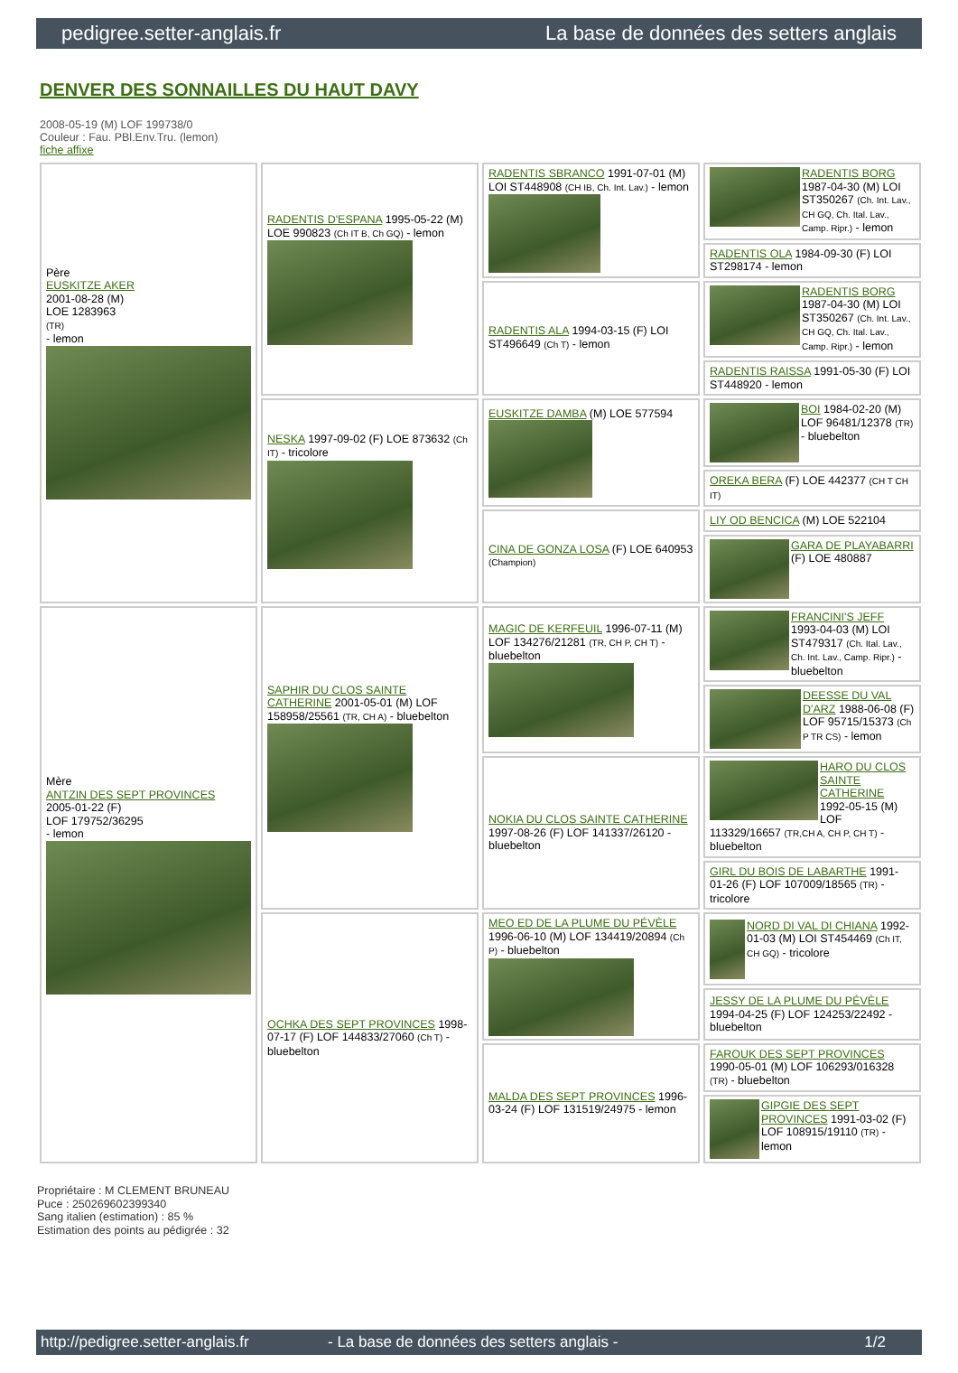pedigree.setter-anglais.fr La base de données des setters anglais
DENVER DES SONNAILLES DU HAUT DAVY
2008-05-19 (M) LOF 199738/0
Couleur : Fau. PBl.Env.Tru. (lemon)
fiche affixe
| Père EUSKITZE AKER 2001-08-28 (M) LOE 1283963 (TR) - lemon | RADENTIS D'ESPANA 1995-05-22 (M) LOE 990823 (Ch IT B, Ch GQ) - lemon | RADENTIS SBRANCO 1991-07-01 (M) LOI ST448908 (CH IB, Ch. Int. Lav.) - lemon | RADENTIS BORG 1987-04-30 (M) LOI ST350267 (Ch. Int. Lav., CH GQ, Ch. Ital. Lav., Camp. Ripr.) - lemon |
| | | | RADENTIS OLA 1984-09-30 (F) LOI ST298174 - lemon |
| | | RADENTIS ALA 1994-03-15 (F) LOI ST496649 (Ch T) - lemon | RADENTIS BORG 1987-04-30 (M) LOI ST350267 (Ch. Int. Lav., CH GQ, Ch. Ital. Lav., Camp. Ripr.) - lemon |
| | | | RADENTIS RAISSA 1991-05-30 (F) LOI ST448920 - lemon |
| | NESKA 1997-09-02 (F) LOE 873632 (Ch IT) - tricolore | EUSKITZE DAMBA (M) LOE 577594 | BOI 1984-02-20 (M) LOF 96481/12378 (TR) - bluebelton |
| | | | OREKA BERA (F) LOE 442377 (CH T CH IT) |
| | | CINA DE GONZA LOSA (F) LOE 640953 (Champion) | LIY OD BENCICA (M) LOE 522104 |
| | | | GARA DE PLAYABARRI (F) LOE 480887 |
| Mère ANTZIN DES SEPT PROVINCES 2005-01-22 (F) LOF 179752/36295 - lemon | SAPHIR DU CLOS SAINTE CATHERINE 2001-05-01 (M) LOF 158958/25561 (TR, CH A) - bluebelton | MAGIC DE KERFEUIL 1996-07-11 (M) LOF 134276/21281 (TR, CH P, CH T) - bluebelton | FRANCINI'S JEFF 1993-04-03 (M) LOI ST479317 (Ch. Ital. Lav., Ch. Int. Lav., Camp. Ripr.) - bluebelton |
| | | | DEESSE DU VAL D'ARZ 1988-06-08 (F) LOF 95715/15373 (Ch P TR CS) - lemon |
| | | NOKIA DU CLOS SAINTE CATHERINE 1997-08-26 (F) LOF 141337/26120 - bluebelton | HARO DU CLOS SAINTE CATHERINE 1992-05-15 (M) LOF 113329/16657 (TR,CH A, CH P, CH T) - bluebelton |
| | | | GIRL DU BOIS DE LABARTHE 1991-01-26 (F) LOF 107009/18565 (TR) - tricolore |
| | OCHKA DES SEPT PROVINCES 1998-07-17 (F) LOF 144833/27060 (Ch T) - bluebelton | MEO ED DE LA PLUME DU PÉVÈLE 1996-06-10 (M) LOF 134419/20894 (Ch P) - bluebelton | NORD DI VAL DI CHIANA 1992-01-03 (M) LOI ST454469 (Ch IT, CH GQ) - tricolore |
| | | | JESSY DE LA PLUME DU PÉVÈLE 1994-04-25 (F) LOF 124253/22492 - bluebelton |
| | | MALDA DES SEPT PROVINCES 1996-03-24 (F) LOF 131519/24975 - lemon | FAROUK DES SEPT PROVINCES 1990-05-01 (M) LOF 106293/016328 (TR) - bluebelton |
| | | | GIPGIE DES SEPT PROVINCES 1991-03-02 (F) LOF 108915/19110 (TR) - lemon |
Propriétaire : M CLEMENT BRUNEAU
Puce : 250269602399340
Sang italien (estimation) : 85 %
Estimation des points au pédigrée : 32
http://pedigree.setter-anglais.fr - La base de données des setters anglais - 1/2